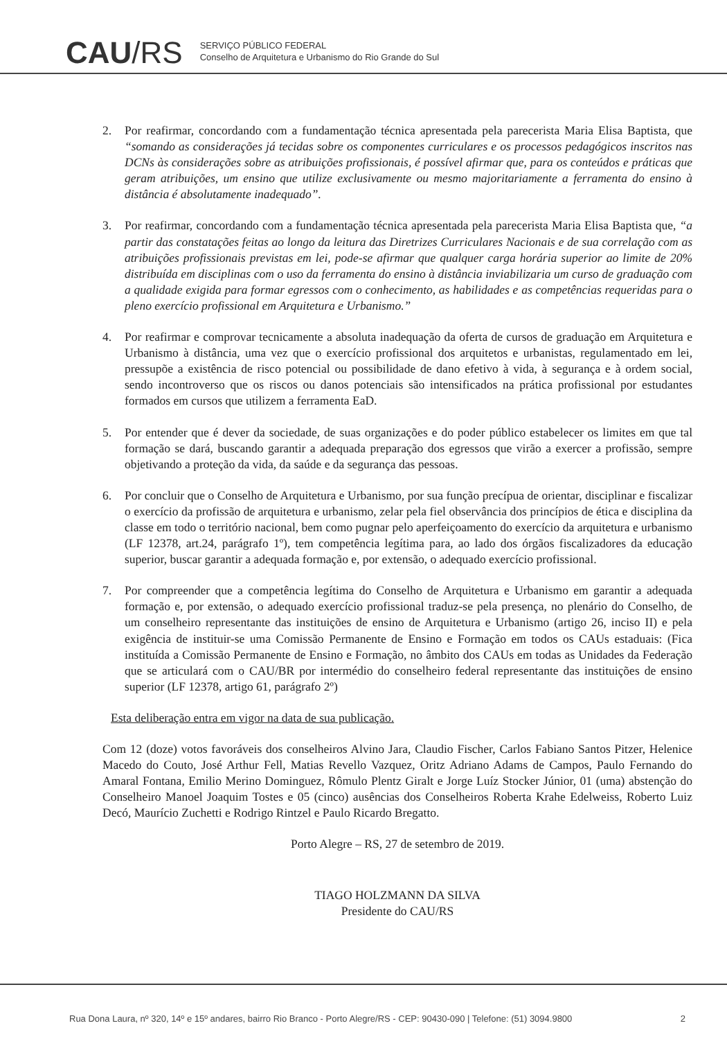CAU/RS
SERVIÇO PÚBLICO FEDERAL
Conselho de Arquitetura e Urbanismo do Rio Grande do Sul
2. Por reafirmar, concordando com a fundamentação técnica apresentada pela parecerista Maria Elisa Baptista, que “somando as considerações já tecidas sobre os componentes curriculares e os processos pedagógicos inscritos nas DCNs às considerações sobre as atribuições profissionais, é possível afirmar que, para os conteúdos e práticas que geram atribuições, um ensino que utilize exclusivamente ou mesmo majoritariamente a ferramenta do ensino à distância é absolutamente inadequado”.
3. Por reafirmar, concordando com a fundamentação técnica apresentada pela parecerista Maria Elisa Baptista que, “a partir das constatações feitas ao longo da leitura das Diretrizes Curriculares Nacionais e de sua correlação com as atribuições profissionais previstas em lei, pode-se afirmar que qualquer carga horária superior ao limite de 20% distribuída em disciplinas com o uso da ferramenta do ensino à distância inviabilizaria um curso de graduação com a qualidade exigida para formar egressos com o conhecimento, as habilidades e as competências requeridas para o pleno exercício profissional em Arquitetura e Urbanismo.”
4. Por reafirmar e comprovar tecnicamente a absoluta inadequação da oferta de cursos de graduação em Arquitetura e Urbanismo à distância, uma vez que o exercício profissional dos arquitetos e urbanistas, regulamentado em lei, pressupõe a existência de risco potencial ou possibilidade de dano efetivo à vida, à segurança e à ordem social, sendo incontroverso que os riscos ou danos potenciais são intensificados na prática profissional por estudantes formados em cursos que utilizem a ferramenta EaD.
5. Por entender que é dever da sociedade, de suas organizações e do poder público estabelecer os limites em que tal formação se dará, buscando garantir a adequada preparação dos egressos que virão a exercer a profissão, sempre objetivando a proteção da vida, da saúde e da segurança das pessoas.
6. Por concluir que o Conselho de Arquitetura e Urbanismo, por sua função precípua de orientar, disciplinar e fiscalizar o exercício da profissão de arquitetura e urbanismo, zelar pela fiel observância dos princípios de ética e disciplina da classe em todo o território nacional, bem como pugnar pelo aperfeiçoamento do exercício da arquitetura e urbanismo (LF 12378, art.24, parágrafo 1º), tem competência legítima para, ao lado dos órgãos fiscalizadores da educação superior, buscar garantir a adequada formação e, por extensão, o adequado exercício profissional.
7. Por compreender que a competência legítima do Conselho de Arquitetura e Urbanismo em garantir a adequada formação e, por extensão, o adequado exercício profissional traduz-se pela presença, no plenário do Conselho, de um conselheiro representante das instituições de ensino de Arquitetura e Urbanismo (artigo 26, inciso II) e pela exigência de instituir-se uma Comissão Permanente de Ensino e Formação em todos os CAUs estaduais: (Fica instituída a Comissão Permanente de Ensino e Formação, no âmbito dos CAUs em todas as Unidades da Federação que se articulará com o CAU/BR por intermédio do conselheiro federal representante das instituições de ensino superior (LF 12378, artigo 61, parágrafo 2º)
Esta deliberação entra em vigor na data de sua publicação.
Com 12 (doze) votos favoráveis dos conselheiros Alvino Jara, Claudio Fischer, Carlos Fabiano Santos Pitzer, Helenice Macedo do Couto, José Arthur Fell, Matias Revello Vazquez, Oritz Adriano Adams de Campos, Paulo Fernando do Amaral Fontana, Emilio Merino Dominguez, Rômulo Plentz Giralt e Jorge Luíz Stocker Júnior, 01 (uma) abstenção do Conselheiro Manoel Joaquim Tostes e 05 (cinco) ausências dos Conselheiros Roberta Krahe Edelweiss, Roberto Luiz Decó, Maurício Zuchetti e Rodrigo Rintzel e Paulo Ricardo Bregatto.
Porto Alegre – RS, 27 de setembro de 2019.
TIAGO HOLZMANN DA SILVA
Presidente do CAU/RS
Rua Dona Laura, nº 320, 14º e 15º andares, bairro Rio Branco - Porto Alegre/RS - CEP: 90430-090 | Telefone: (51) 3094.9800 2